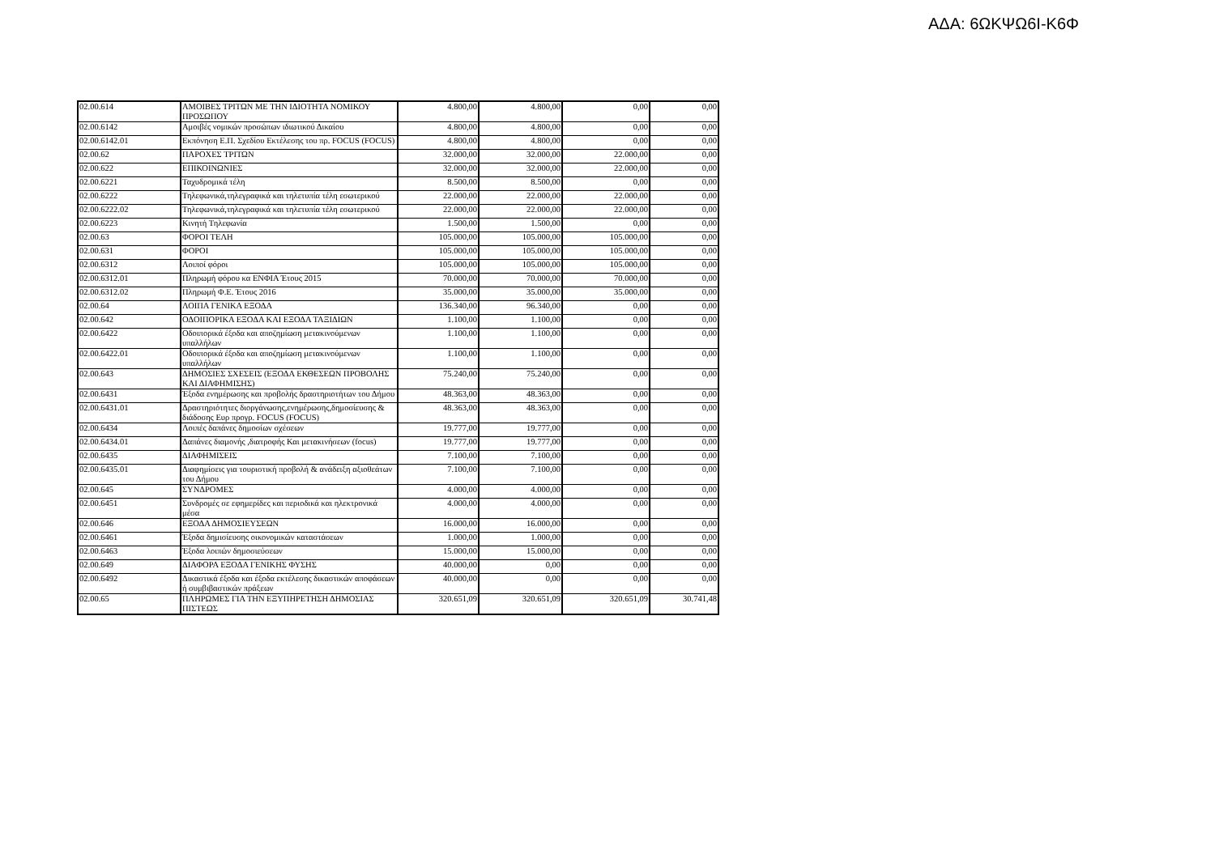ΑΔΑ: 6ΩΚΨΩ6Ι-Κ6Φ
| 02.00.614 | ΑΜΟΙΒΕΣ ΤΡΙΤΩΝ ΜΕ ΤΗΝ ΙΔΙΟΤΗΤΑ ΝΟΜΙΚΟΥ ΠΡΟΣΩΠΟΥ | 4.800,00 | 4.800,00 | 0,00 | 0,00 |
| 02.00.6142 | Αμοιβές νομικών προσώπων ιδιωτικού Δικαίου | 4.800,00 | 4.800,00 | 0,00 | 0,00 |
| 02.00.6142.01 | Εκπόνηση Ε.Π. Σχεδίου Εκτέλεσης του πρ. FOCUS (FOCUS) | 4.800,00 | 4.800,00 | 0,00 | 0,00 |
| 02.00.62 | ΠΑΡΟΧΕΣ ΤΡΙΤΩΝ | 32.000,00 | 32.000,00 | 22.000,00 | 0,00 |
| 02.00.622 | ΕΠΙΚΟΙΝΩΝΙΕΣ | 32.000,00 | 32.000,00 | 22.000,00 | 0,00 |
| 02.00.6221 | Ταχυδρομικά τέλη | 8.500,00 | 8.500,00 | 0,00 | 0,00 |
| 02.00.6222 | Τηλεφωνικά,τηλεγραφικά και τηλετυπία τέλη εσωτερικού | 22.000,00 | 22.000,00 | 22.000,00 | 0,00 |
| 02.00.6222.02 | Τηλεφωνικά,τηλεγραφικά και τηλετυπία τέλη εσωτερικού | 22.000,00 | 22.000,00 | 22.000,00 | 0,00 |
| 02.00.6223 | Κινητή Τηλεφωνία | 1.500,00 | 1.500,00 | 0,00 | 0,00 |
| 02.00.63 | ΦΟΡΟΙ ΤΕΛΗ | 105.000,00 | 105.000,00 | 105.000,00 | 0,00 |
| 02.00.631 | ΦΟΡΟΙ | 105.000,00 | 105.000,00 | 105.000,00 | 0,00 |
| 02.00.6312 | Λοιποί φόροι | 105.000,00 | 105.000,00 | 105.000,00 | 0,00 |
| 02.00.6312.01 | Πληρωμή φόρου κα ΕΝΦΙΑ Έτους 2015 | 70.000,00 | 70.000,00 | 70.000,00 | 0,00 |
| 02.00.6312.02 | Πληρωμή Φ.Ε. Έτους 2016 | 35.000,00 | 35.000,00 | 35.000,00 | 0,00 |
| 02.00.64 | ΛΟΙΠΑ ΓΕΝΙΚΑ ΕΞΟΔΑ | 136.340,00 | 96.340,00 | 0,00 | 0,00 |
| 02.00.642 | ΟΔΟΙΠΟΡΙΚΑ ΕΞΟΔΑ ΚΑΙ ΕΞΟΔΑ ΤΑΞΙΔΙΩΝ | 1.100,00 | 1.100,00 | 0,00 | 0,00 |
| 02.00.6422 | Οδοιπορικά έξοδα και αποζημίωση μετακινούμενων υπαλλήλων | 1.100,00 | 1.100,00 | 0,00 | 0,00 |
| 02.00.6422.01 | Οδοιπορικά έξοδα και αποζημίωση μετακινούμενων υπαλλήλων | 1.100,00 | 1.100,00 | 0,00 | 0,00 |
| 02.00.643 | ΔΗΜΟΣΙΕΣ ΣΧΕΣΕΙΣ (ΕΞΟΔΑ ΕΚΘΕΣΕΩΝ ΠΡΟΒΟΛΗΣ ΚΑΙ ΔΙΑΦΗΜΙΣΗΣ) | 75.240,00 | 75.240,00 | 0,00 | 0,00 |
| 02.00.6431 | Έξοδα ενημέρωσης και προβολής δραστηριοτήτων του Δήμου | 48.363,00 | 48.363,00 | 0,00 | 0,00 |
| 02.00.6431.01 | Δραστηριότητες διοργάνωσης,ενημέρωσης,δημοσίευσης & διάδοσης Ευρ προγρ. FOCUS (FOCUS) | 48.363,00 | 48.363,00 | 0,00 | 0,00 |
| 02.00.6434 | Λοιπές δαπάνες δημοσίων σχέσεων | 19.777,00 | 19.777,00 | 0,00 | 0,00 |
| 02.00.6434.01 | Δαπάνες διαμονής ,διατροφής Και μετακινήσεων (focus) | 19.777,00 | 19.777,00 | 0,00 | 0,00 |
| 02.00.6435 | ΔΙΑΦΗΜΙΣΕΙΣ | 7.100,00 | 7.100,00 | 0,00 | 0,00 |
| 02.00.6435.01 | Διαφημίσεις για τουριστική προβολή & ανάδειξη αξιοθεάτων του Δήμου | 7.100,00 | 7.100,00 | 0,00 | 0,00 |
| 02.00.645 | ΣΥΝΔΡΟΜΕΣ | 4.000,00 | 4.000,00 | 0,00 | 0,00 |
| 02.00.6451 | Συνδρομές σε εφημερίδες και περιοδικά και ηλεκτρονικά μέσα | 4.000,00 | 4.000,00 | 0,00 | 0,00 |
| 02.00.646 | ΕΞΟΔΑ ΔΗΜΟΣΙΕΥΣΕΩΝ | 16.000,00 | 16.000,00 | 0,00 | 0,00 |
| 02.00.6461 | Έξοδα δημισίευσης οικονομικών καταστάσεων | 1.000,00 | 1.000,00 | 0,00 | 0,00 |
| 02.00.6463 | Έξοδα λοιπών δημοσιεύσεων | 15.000,00 | 15.000,00 | 0,00 | 0,00 |
| 02.00.649 | ΔΙΑΦΟΡΑ ΕΞΟΔΑ ΓΕΝΙΚΗΣ ΦΥΣΗΣ | 40.000,00 | 0,00 | 0,00 | 0,00 |
| 02.00.6492 | Δικαστικά έξοδα και έξοδα εκτέλεσης δικαστικών αποφάσεων ή συμβιβαστικών πράξεων | 40.000,00 | 0,00 | 0,00 | 0,00 |
| 02.00.65 | ΠΛΗΡΩΜΕΣ ΓΙΑ ΤΗΝ ΕΞΥΠΗΡΕΤΗΣΗ ΔΗΜΟΣΙΑΣ ΠΙΣΤΕΩΣ | 320.651,09 | 320.651,09 | 320.651,09 | 30.741,48 |